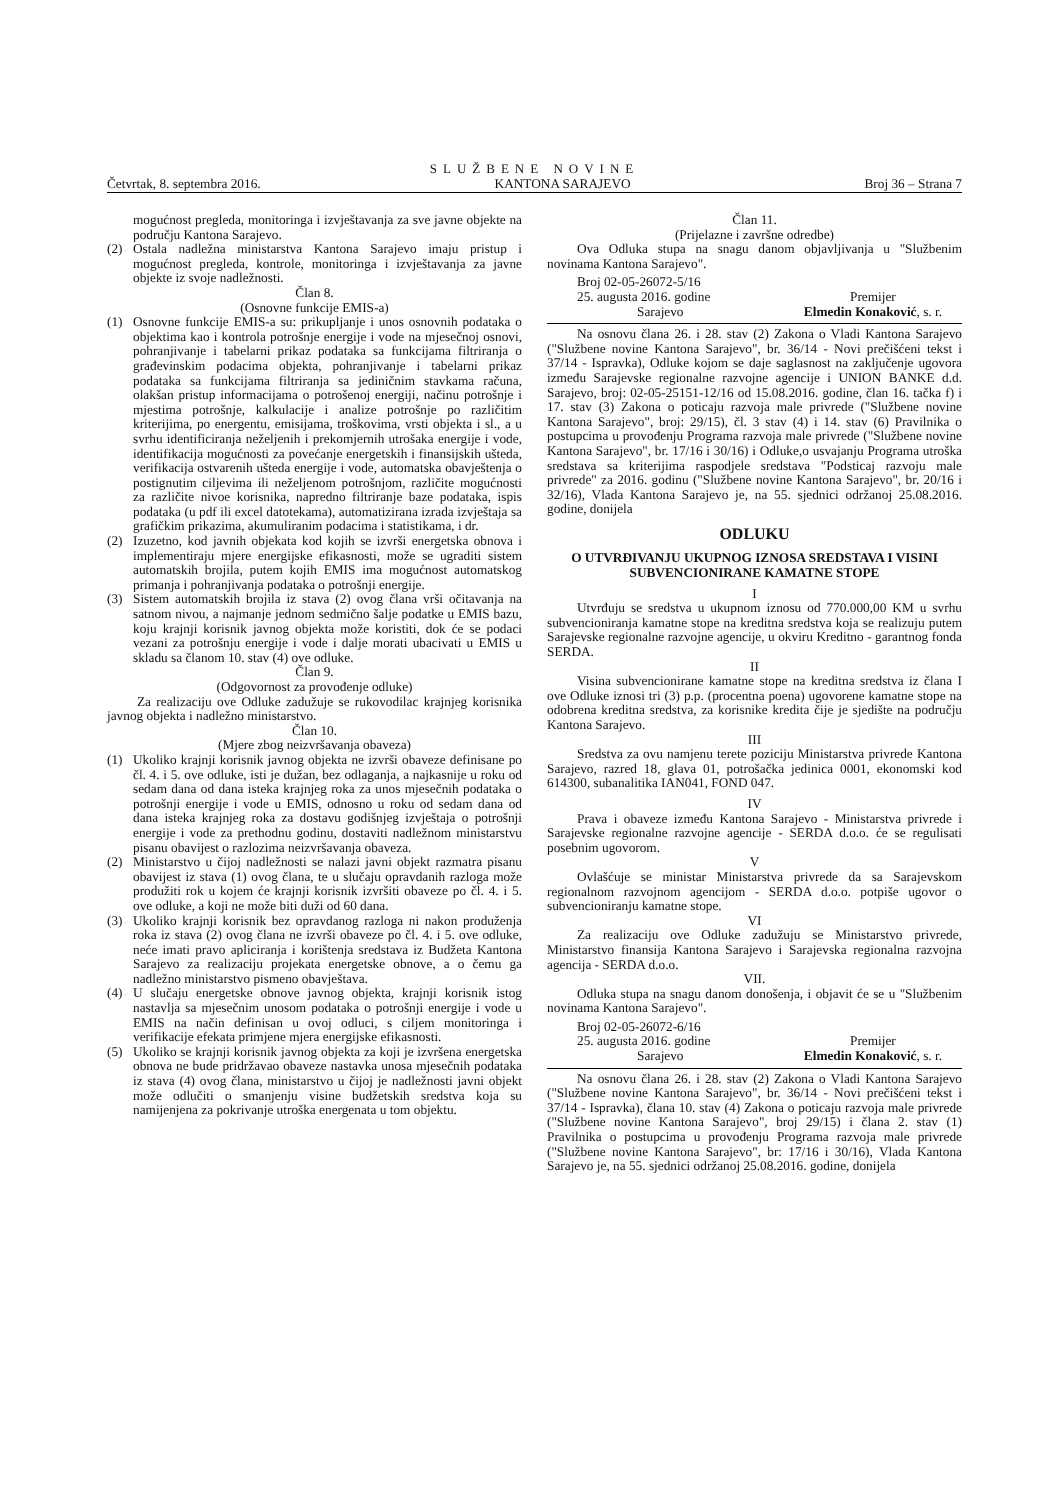SLUŽBENE NOVINE
Četvrtak, 8. septembra 2016. KANTONA SARAJEVO Broj 36 – Strana 7
mogućnost pregleda, monitoringa i izvještavanja za sve javne objekte na području Kantona Sarajevo.
(2) Ostala nadležna ministarstva Kantona Sarajevo imaju pristup i mogućnost pregleda, kontrole, monitoringa i izvještavanja za javne objekte iz svoje nadležnosti.
Član 8.
(Osnovne funkcije EMIS-a)
(1) Osnovne funkcije EMIS-a su: prikupljanje i unos osnovnih podataka o objektima kao i kontrola potrošnje energije i vode na mjesečnoj osnovi, pohranjivanje i tabelarni prikaz podataka sa funkcijama filtriranja o građevinskim podacima objekta, pohranjivanje i tabelarni prikaz podataka sa funkcijama filtriranja sa jediničnim stavkama računa, olakšan pristup informacijama o potrošenoj energiji, načinu potrošnje i mjestima potrošnje, kalkulacije i analize potrošnje po različitim kriterijima, po energentu, emisijama, troškovima, vrsti objekta i sl., a u svrhu identificiranja neželjenih i prekomjernih utrošaka energije i vode, identifikacija mogućnosti za povećanje energetskih i finansijskih ušteda, verifikacija ostvarenih ušteda energije i vode, automatska obavještenja o postignutim ciljevima ili neželjenom potrošnjom, različite mogućnosti za različite nivoe korisnika, napredno filtriranje baze podataka, ispis podataka (u pdf ili excel datotekama), automatizirana izrada izvještaja sa grafičkim prikazima, akumuliranim podacima i statistikama, i dr.
(2) Izuzetno, kod javnih objekata kod kojih se izvrši energetska obnova i implementiraju mjere energijske efikasnosti, može se ugraditi sistem automatskih brojila, putem kojih EMIS ima mogućnost automatskog primanja i pohranjivanja podataka o potrošnji energije.
(3) Sistem automatskih brojila iz stava (2) ovog člana vrši očitavanja na satnom nivou, a najmanje jednom sedmično šalje podatke u EMIS bazu, koju krajnji korisnik javnog objekta može koristiti, dok će se podaci vezani za potrošnju energije i vode i dalje morati ubacivati u EMIS u skladu sa članom 10. stav (4) ove odluke.
Član 9.
(Odgovornost za provođenje odluke)
Za realizaciju ove Odluke zadužuje se rukovodilac krajnjeg korisnika javnog objekta i nadležno ministarstvo.
Član 10.
(Mjere zbog neizvršavanja obaveza)
(1) Ukoliko krajnji korisnik javnog objekta ne izvrši obaveze definisane po čl. 4. i 5. ove odluke, isti je dužan, bez odlaganja, a najkasnije u roku od sedam dana od dana isteka krajnjeg roka za unos mjesečnih podataka o potrošnji energije i vode u EMIS, odnosno u roku od sedam dana od dana isteka krajnjeg roka za dostavu godišnjeg izvještaja o potrošnji energije i vode za prethodnu godinu, dostaviti nadležnom ministarstvu pisanu obavijest o razlozima neizvršavanja obaveza.
(2) Ministarstvo u čijoj nadležnosti se nalazi javni objekt razmatra pisanu obavijest iz stava (1) ovog člana, te u slučaju opravdanih razloga može produžiti rok u kojem će krajnji korisnik izvršiti obaveze po čl. 4. i 5. ove odluke, a koji ne može biti duži od 60 dana.
(3) Ukoliko krajnji korisnik bez opravdanog razloga ni nakon produženja roka iz stava (2) ovog člana ne izvrši obaveze po čl. 4. i 5. ove odluke, neće imati pravo apliciranja i korištenja sredstava iz Budžeta Kantona Sarajevo za realizaciju projekata energetske obnove, a o čemu ga nadležno ministarstvo pismeno obavještava.
(4) U slučaju energetske obnove javnog objekta, krajnji korisnik istog nastavlja sa mjesečnim unosom podataka o potrošnji energije i vode u EMIS na način definisan u ovoj odluci, s ciljem monitoringa i verifikacije efekata primjene mjera energijske efikasnosti.
(5) Ukoliko se krajnji korisnik javnog objekta za koji je izvršena energetska obnova ne bude pridržavao obaveze nastavka unosa mjesečnih podataka iz stava (4) ovog člana, ministarstvo u čijoj je nadležnosti javni objekt može odlučiti o smanjenju visine budžetskih sredstva koja su namijenjena za pokrivanje utroška energenata u tom objektu.
Član 11.
(Prijelazne i završne odredbe)
Ova Odluka stupa na snagu danom objavljivanja u "Službenim novinama Kantona Sarajevo".
Broj 02-05-26072-5/16
25. augusta 2016. godine
Sarajevo
Premijer
Elmedin Konaković, s. r.
Na osnovu člana 26. i 28. stav (2) Zakona o Vladi Kantona Sarajevo ("Službene novine Kantona Sarajevo", br. 36/14 - Novi prečišćeni tekst i 37/14 - Ispravka), Odluke kojom se daje saglasnost na zaključenje ugovora između Sarajevske regionalne razvojne agencije i UNION BANKE d.d. Sarajevo, broj: 02-05-25151-12/16 od 15.08.2016. godine, član 16. tačka f) i 17. stav (3) Zakona o poticaju razvoja male privrede ("Službene novine Kantona Sarajevo", broj: 29/15), čl. 3 stav (4) i 14. stav (6) Pravilnika o postupcima u provođenju Programa razvoja male privrede ("Službene novine Kantona Sarajevo", br. 17/16 i 30/16) i Odluke,o usvajanju Programa utroška sredstava sa kriterijima raspodjele sredstava "Podsticaj razvoju male privrede" za 2016. godinu ("Službene novine Kantona Sarajevo", br. 20/16 i 32/16), Vlada Kantona Sarajevo je, na 55. sjednici održanoj 25.08.2016. godine, donijela
ODLUKU
O UTVRĐIVANJU UKUPNOG IZNOSA SREDSTAVA I VISINI SUBVENCIONIRANE KAMATNE STOPE
I
Utvrđuju se sredstva u ukupnom iznosu od 770.000,00 KM u svrhu subvencioniranja kamatne stope na kreditna sredstva koja se realizuju putem Sarajevske regionalne razvojne agencije, u okviru Kreditno - garantnog fonda SERDA.
II
Visina subvencionirane kamatne stope na kreditna sredstva iz člana I ove Odluke iznosi tri (3) p.p. (procentna poena) ugovorene kamatne stope na odobrena kreditna sredstva, za korisnike kredita čije je sjedište na području Kantona Sarajevo.
III
Sredstva za ovu namjenu terete poziciju Ministarstva privrede Kantona Sarajevo, razred 18, glava 01, potrošačka jedinica 0001, ekonomski kod 614300, subanalitika IAN041, FOND 047.
IV
Prava i obaveze između Kantona Sarajevo - Ministarstva privrede i Sarajevske regionalne razvojne agencije - SERDA d.o.o. će se regulisati posebnim ugovorom.
V
Ovlašćuje se ministar Ministarstva privrede da sa Sarajevskom regionalnom razvojnom agencijom - SERDA d.o.o. potpiše ugovor o subvencioniranju kamatne stope.
VI
Za realizaciju ove Odluke zadužuju se Ministarstvo privrede, Ministarstvo finansija Kantona Sarajevo i Sarajevska regionalna razvojna agencija - SERDA d.o.o.
VII.
Odluka stupa na snagu danom donošenja, i objavit će se u "Službenim novinama Kantona Sarajevo".
Broj 02-05-26072-6/16
25. augusta 2016. godine
Sarajevo
Premijer
Elmedin Konaković, s. r.
Na osnovu člana 26. i 28. stav (2) Zakona o Vladi Kantona Sarajevo ("Službene novine Kantona Sarajevo", br. 36/14 - Novi prečišćeni tekst i 37/14 - Ispravka), člana 10. stav (4) Zakona o poticaju razvoja male privrede ("Službene novine Kantona Sarajevo", broj 29/15) i člana 2. stav (1) Pravilnika o postupcima u provođenju Programa razvoja male privrede ("Službene novine Kantona Sarajevo", br: 17/16 i 30/16), Vlada Kantona Sarajevo je, na 55. sjednici održanoj 25.08.2016. godine, donijela